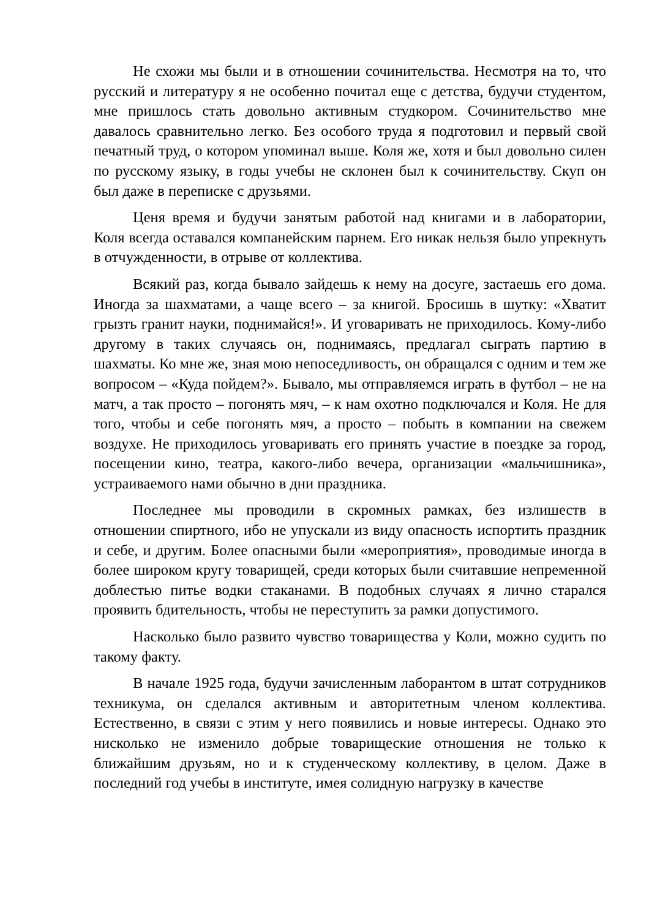Не схожи мы были и в отношении сочинительства. Несмотря на то, что русский и литературу я не особенно почитал еще с детства, будучи студентом, мне пришлось стать довольно активным студкором. Сочинительство мне давалось сравнительно легко. Без особого труда я подготовил и первый свой печатный труд, о котором упоминал выше. Коля же, хотя и был довольно силен по русскому языку, в годы учебы не склонен был к сочинительству. Скуп он был даже в переписке с друзьями.
Ценя время и будучи занятым работой над книгами и в лаборатории, Коля всегда оставался компанейским парнем. Его никак нельзя было упрекнуть в отчужденности, в отрыве от коллектива.
Всякий раз, когда бывало зайдешь к нему на досуге, застаешь его дома. Иногда за шахматами, а чаще всего – за книгой. Бросишь в шутку: «Хватит грызть гранит науки, поднимайся!». И уговаривать не приходилось. Кому-либо другому в таких случаясь он, поднимаясь, предлагал сыграть партию в шахматы. Ко мне же, зная мою непоседливость, он обращался с одним и тем же вопросом – «Куда пойдем?». Бывало, мы отправляемся играть в футбол – не на матч, а так просто – погонять мяч, – к нам охотно подключался и Коля. Не для того, чтобы и себе погонять мяч, а просто – побыть в компании на свежем воздухе. Не приходилось уговаривать его принять участие в поездке за город, посещении кино, театра, какого-либо вечера, организации «мальчишника», устраиваемого нами обычно в дни праздника.
Последнее мы проводили в скромных рамках, без излишеств в отношении спиртного, ибо не упускали из виду опасность испортить праздник и себе, и другим. Более опасными были «мероприятия», проводимые иногда в более широком кругу товарищей, среди которых были считавшие непременной доблестью питье водки стаканами. В подобных случаях я лично старался проявить бдительность, чтобы не переступить за рамки допустимого.
Насколько было развито чувство товарищества у Коли, можно судить по такому факту.
В начале 1925 года, будучи зачисленным лаборантом в штат сотрудников техникума, он сделался активным и авторитетным членом коллектива. Естественно, в связи с этим у него появились и новые интересы. Однако это нисколько не изменило добрые товарищеские отношения не только к ближайшим друзьям, но и к студенческому коллективу, в целом. Даже в последний год учебы в институте, имея солидную нагрузку в качестве